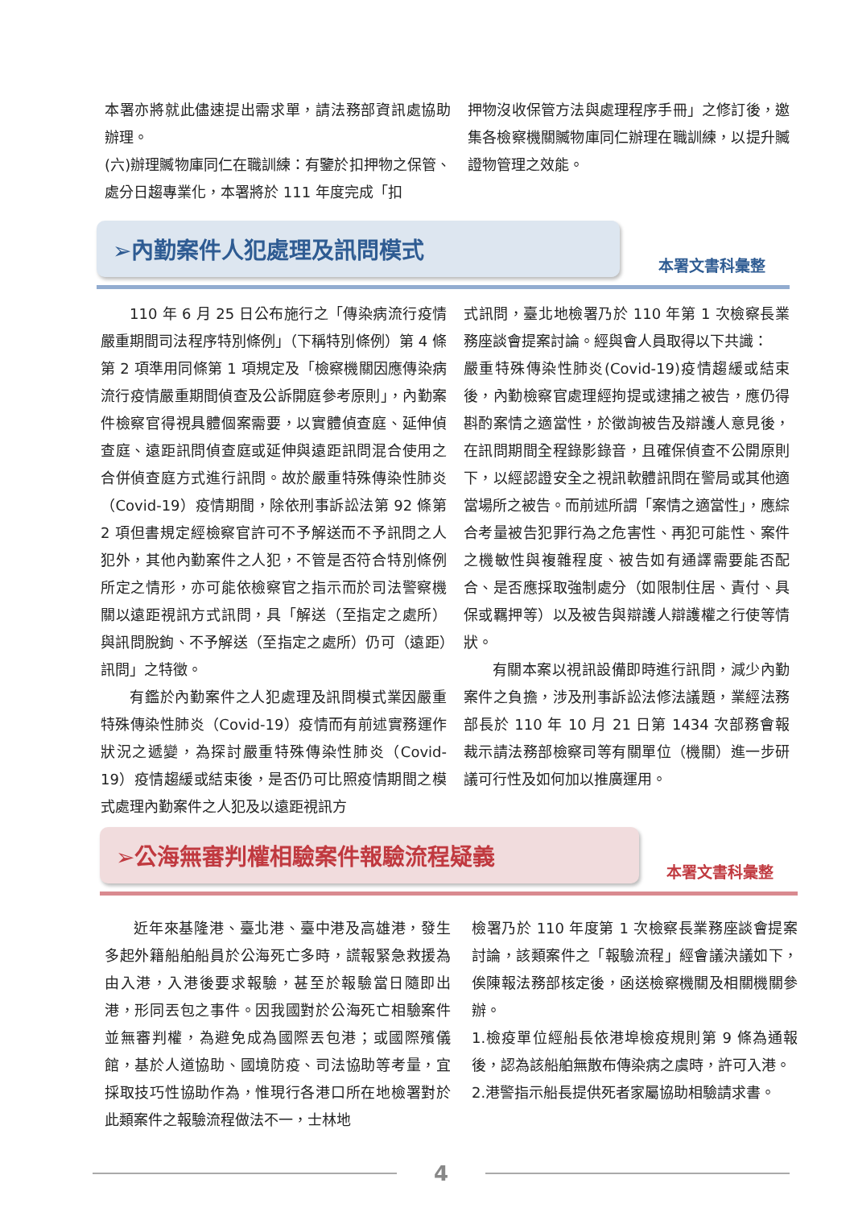本署亦將就此儘速提出需求單，請法務部資訊處協助辦理。
(六)辦理贓物庫同仁在職訓練：有鑒於扣押物之保管、處分日趨專業化，本署將於 111 年度完成「扣
押物沒收保管方法與處理程序手冊」之修訂後，邀集各檢察機關贓物庫同仁辦理在職訓練，以提升贓證物管理之效能。
➢內勤案件人犯處理及訊問模式
本署文書科彙整
110 年 6 月 25 日公布施行之「傳染病流行疫情嚴重期間司法程序特別條例」（下稱特別條例）第 4 條第 2 項準用同條第 1 項規定及「檢察機關因應傳染病流行疫情嚴重期間偵查及公訴開庭參考原則」，內勤案件檢察官得視具體個案需要，以實體偵查庭、延伸偵查庭、遠距訊問偵查庭或延伸與遠距訊問混合使用之合併偵查庭方式進行訊問。故於嚴重特殊傳染性肺炎（Covid-19）疫情期間，除依刑事訴訟法第 92 條第 2 項但書規定經檢察官許可不予解送而不予訊問之人犯外，其他內勤案件之人犯，不管是否符合特別條例所定之情形，亦可能依檢察官之指示而於司法警察機關以遠距視訊方式訊問，具「解送（至指定之處所）與訊問脫鉤、不予解送（至指定之處所）仍可（遠距）訊問」之特徵。
有鑑於內勤案件之人犯處理及訊問模式業因嚴重特殊傳染性肺炎（Covid-19）疫情而有前述實務運作狀況之遞變，為探討嚴重特殊傳染性肺炎（Covid-19）疫情趨緩或結束後，是否仍可比照疫情期間之模式處理內勤案件之人犯及以遠距視訊方
式訊問，臺北地檢署乃於 110 年第 1 次檢察長業務座談會提案討論。經與會人員取得以下共識：
嚴重特殊傳染性肺炎(Covid-19)疫情趨緩或結束後，內勤檢察官處理經拘提或逮捕之被告，應仍得斟酌案情之適當性，於徵詢被告及辯護人意見後，在訊問期間全程錄影錄音，且確保偵查不公開原則下，以經認證安全之視訊軟體訊問在警局或其他適當場所之被告。而前述所謂「案情之適當性」，應綜合考量被告犯罪行為之危害性、再犯可能性、案件之機敏性與複雜程度、被告如有通譯需要能否配合、是否應採取強制處分（如限制住居、責付、具保或羈押等）以及被告與辯護人辯護權之行使等情狀。
有關本案以視訊設備即時進行訊問，減少內勤案件之負擔，涉及刑事訴訟法修法議題，業經法務部長於 110 年 10 月 21 日第 1434 次部務會報裁示請法務部檢察司等有關單位（機關）進一步研議可行性及如何加以推廣運用。
➢公海無審判權相驗案件報驗流程疑義
本署文書科彙整
近年來基隆港、臺北港、臺中港及高雄港，發生多起外籍船舶船員於公海死亡多時，謊報緊急救援為由入港，入港後要求報驗，甚至於報驗當日隨即出港，形同丟包之事件。因我國對於公海死亡相驗案件並無審判權，為避免成為國際丟包港；或國際殯儀館，基於人道協助、國境防疫、司法協助等考量，宜採取技巧性協助作為，惟現行各港口所在地檢署對於此類案件之報驗流程做法不一，士林地
檢署乃於 110 年度第 1 次檢察長業務座談會提案討論，該類案件之「報驗流程」經會議決議如下，俟陳報法務部核定後，函送檢察機關及相關機關參辦。
1.檢疫單位經船長依港埠檢疫規則第 9 條為通報後，認為該船舶無散布傳染病之虞時，許可入港。
2.港警指示船長提供死者家屬協助相驗請求書。
4